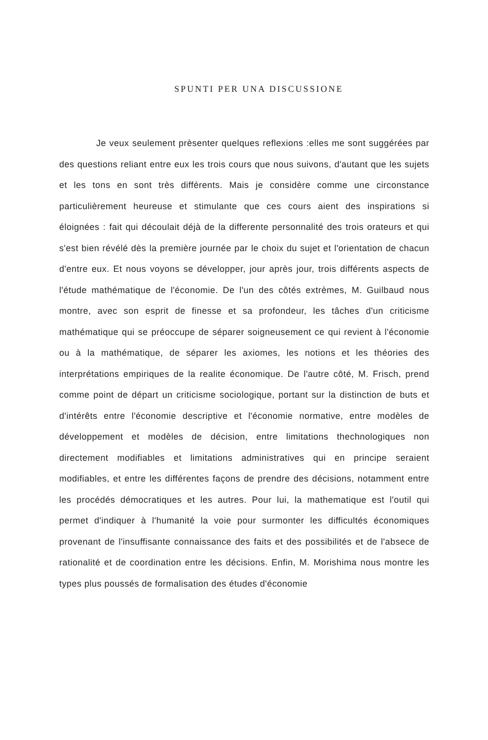SPUNTI PER UNA DISCUSSIONE
Je veux seulement prèsenter quelques reflexions :elles me sont suggérées par des questions reliant entre eux les trois cours que nous suivons, d'autant que les sujets et les tons en sont très différents. Mais je considère comme une circonstance particulièrement heureuse et stimulante que ces cours aient des inspirations si éloignées : fait qui découlait déjà de la differente personnalité des trois orateurs et qui s'est bien révélé dès la première journée par le choix du sujet et l'orientation de chacun d'entre eux. Et nous voyons se développer, jour après jour, trois différents aspects de l'étude mathématique de l'économie. De l'un des côtés extrèmes, M. Guilbaud nous montre, avec son esprit de finesse et sa profondeur, les tâches d'un criticisme mathématique qui se préoccupe de séparer soigneusement ce qui revient à l'économie ou à la mathématique, de séparer les axiomes, les notions et les théories des interprétations empiriques de la realite économique. De l'autre côté, M. Frisch, prend comme point de départ un criticisme sociologique, portant sur la distinction de buts et d'intérêts entre l'économie descriptive et l'économie normative, entre modèles de développement et modèles de décision, entre limitations thechnologiques non directement modifiables et limitations administratives qui en principe seraient modifiables, et entre les différentes façons de prendre des décisions, notamment entre les procédés démocratiques et les autres. Pour lui, la mathematique est l'outil qui permet d'indiquer à l'humanité la voie pour surmonter les difficultés économiques provenant de l'insuffisante connaissance des faits et des possibilités et de l'absece de rationalité et de coordination entre les décisions. Enfin, M. Morishima nous montre les types plus poussés de formalisation des études d'économie